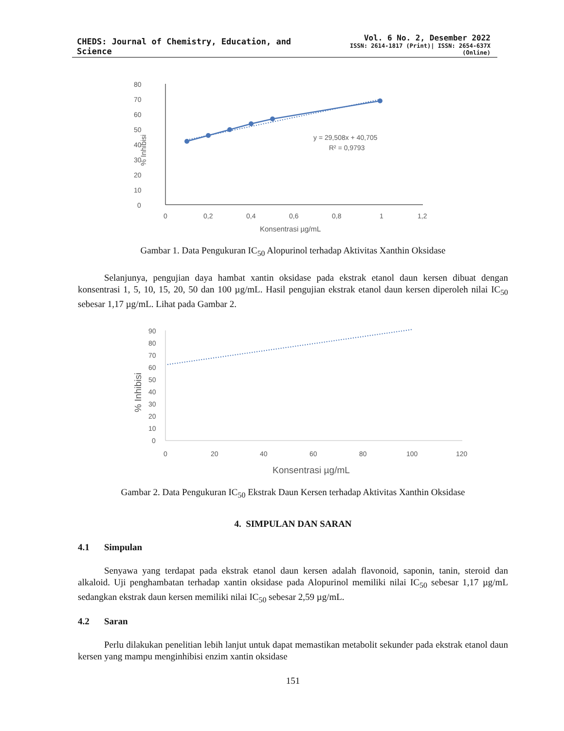CHEDS: Journal of Chemistry, Education, and Science
Vol. 6 No. 2, Desember 2022
ISSN: 2614-1817 (Print)| ISSN: 2654-637X (Online)
80
70
60
50
40
30
20
10
0
0
0,2
0,4
0,6
0,8
1
1,2
Konsentrasi µg/mL
% Inhibisi
y = 29,508x + 40,705
R² = 0,9793
Gambar 1. Data Pengukuran IC<sub>50</sub> Alopurinol terhadap Aktivitas Xanthin Oksidase
Selanjunya, pengujian daya hambat xantin oksidase pada ekstrak etanol daun kersen dibuat dengan konsentrasi 1, 5, 10, 15, 20, 50 dan 100 µg/mL. Hasil pengujian ekstrak etanol daun kersen diperoleh nilai IC<sub>50</sub> sebesar 1,17 µg/mL. Lihat pada Gambar 2.
90
80
70
60
50
40
30
20
10
0
0
20
40
60
80
100
120
Konsentrasi µg/mL
% Inhibisi
Gambar 2. Data Pengukuran IC<sub>50</sub> Ekstrak Daun Kersen terhadap Aktivitas Xanthin Oksidase
4. SIMPULAN DAN SARAN
4.1 Simpulan
Senyawa yang terdapat pada ekstrak etanol daun kersen adalah flavonoid, saponin, tanin, steroid dan alkaloid. Uji penghambatan terhadap xantin oksidase pada Alopurinol memiliki nilai IC<sub>50</sub> sebesar 1,17 µg/mL sedangkan ekstrak daun kersen memiliki nilai IC<sub>50</sub> sebesar 2,59 µg/mL.
4.2 Saran
Perlu dilakukan penelitian lebih lanjut untuk dapat memastikan metabolit sekunder pada ekstrak etanol daun kersen yang mampu menginhibisi enzim xantin oksidase
151